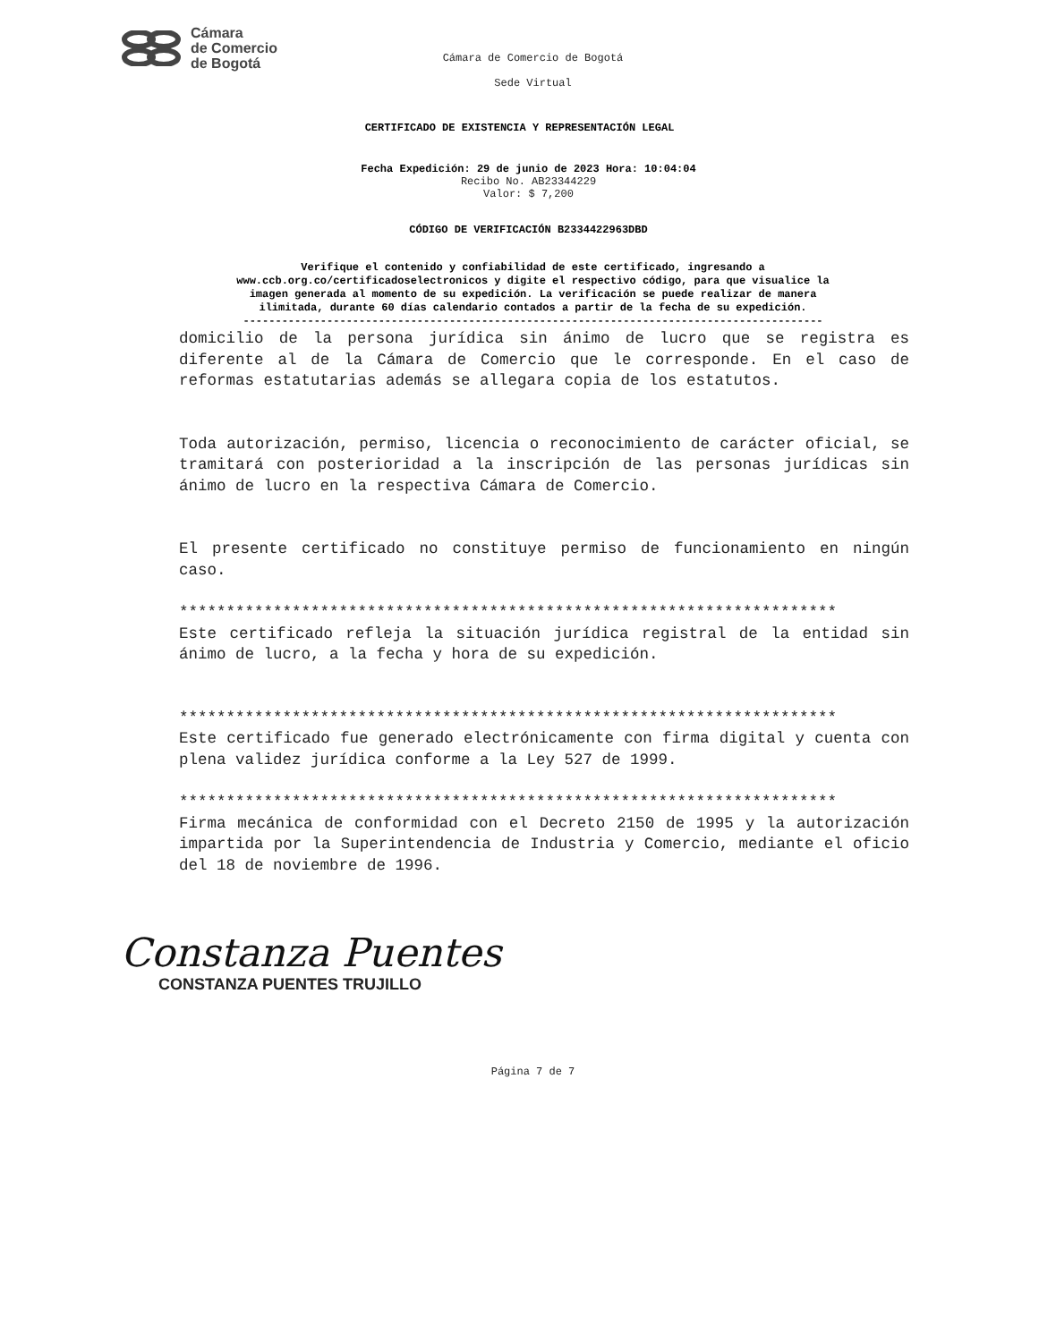Cámara
de Comercio
de Bogotá
Cámara de Comercio de Bogotá
Sede Virtual
CERTIFICADO DE EXISTENCIA Y REPRESENTACIÓN LEGAL
Fecha Expedición: 29 de junio de 2023 Hora: 10:04:04
Recibo No. AB23344229
Valor: $ 7,200
CÓDIGO DE VERIFICACIÓN B2334422963DBD
Verifique el contenido y confiabilidad de este certificado, ingresando a
www.ccb.org.co/certificadoselectronicos y digite el respectivo código, para que visualice la
imagen generada al momento de su expedición. La verificación se puede realizar de manera
ilimitada, durante 60 días calendario contados a partir de la fecha de su expedición.
------------------------------------------------------------------------------------------
domicilio de la persona jurídica sin ánimo de lucro que se registra es diferente al de la Cámara de Comercio que le corresponde. En el caso de reformas estatutarias además se allegara copia de los estatutos.
Toda autorización, permiso, licencia o reconocimiento de carácter oficial, se tramitará con posterioridad a la inscripción de las personas jurídicas sin ánimo de lucro en la respectiva Cámara de Comercio.
El presente certificado no constituye permiso de funcionamiento en ningún caso.
**********************************************************************
Este certificado refleja la situación jurídica registral de la entidad sin ánimo de lucro, a la fecha y hora de su expedición.
**********************************************************************
Este certificado fue generado electrónicamente con firma digital y cuenta con plena validez jurídica conforme a la Ley 527 de 1999.
**********************************************************************
Firma mecánica de conformidad con el Decreto 2150 de 1995 y la autorización impartida por la Superintendencia de Industria y Comercio, mediante el oficio del 18 de noviembre de 1996.
Constanza Puentes
CONSTANZA PUENTES TRUJILLO
Página 7 de 7